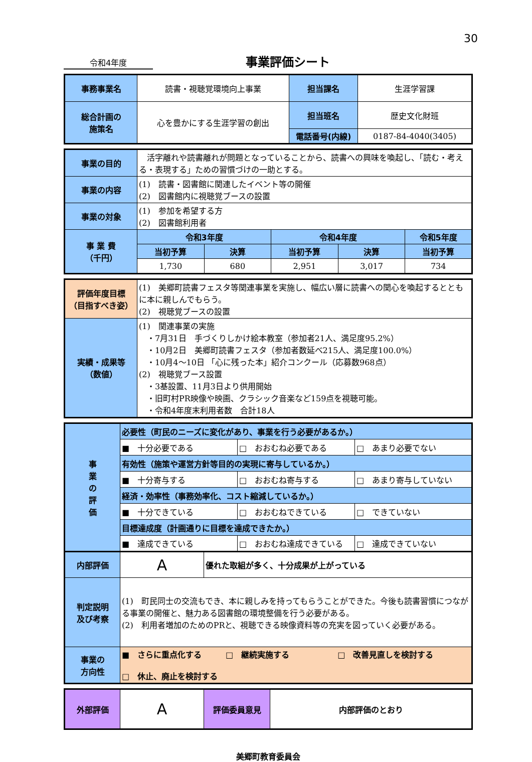30
令和4年度
事業評価シート
| 事務事業名 | 読書・視聴覚環境向上事業 | 担当課名 | 生涯学習課 |
| 総合計画の 施策名 | 心を豊かにする生涯学習の創出 | 担当班名 | 歴史文化財班 |
| | | 電話番号(内線) | 0187-84-4040(3405) |
| 事業の目的 | 活字離れや読書離れが問題となっていることから、読書への興味を喚起し、「読む・考える・表現する」ための習慣づけの一助とする。 | | | | |
| 事業の内容 | (1) 読書・図書館に関連したイベント等の開催 (2) 図書館内に視聴覚ブースの設置 | | | | |
| 事業の対象 | (1) 参加を希望する方 (2) 図書館利用者 | | | | |
| 事 業 費 （千円） | 令和3年度 | | 令和4年度 | | 令和5年度 |
| | 当初予算 | 決算 | 当初予算 | 決算 | 当初予算 |
| | 1,730 | 680 | 2,951 | 3,017 | 734 |
| 評価年度目標 （目指すべき姿） | (1) 美郷町読書フェスタ等関連事業を実施し、幅広い層に読書への関心を喚起するとともに本に親しんでもらう。 (2) 視聴覚ブースの設置 |
| 実績・成果等 （数値） | (1) 関連事業の実施 ・7月31日 手づくりしかけ絵本教室（参加者21人、満足度95.2%） ・10月2日 美郷町読書フェスタ（参加者数延べ215人、満足度100.0%） ・10月4～10日 「心に残った本」紹介コンクール（応募数968点） (2) 視聴覚ブース設置 ・3基設置、11月3日より供用開始 ・旧町村PR映像や映画、クラシック音楽など159点を視聴可能。 ・令和4年度末利用者数 合計18人 |
| 事 業 の 評 価 | 必要性（町民のニーズに変化があり、事業を行う必要があるか。） | | |
| | ■ 十分必要である | □ おおむね必要である | □ あまり必要でない |
| | 有効性（施策や運営方針等目的の実現に寄与しているか。） | | |
| | ■ 十分寄与する | □ おおむね寄与する | □ あまり寄与していない |
| | 経済・効率性（事務効率化、コスト縮減しているか。） | | |
| | ■ 十分できている | □ おおむねできている | □ できていない |
| | 目標達成度（計画通りに目標を達成できたか。） | | |
| | ■ 達成できている | □ おおむね達成できている | □ 達成できていない |
| 内部評価 | A | 優れた取組が多く、十分成果が上がっている |
| 判定説明 及び考察 | (1) 町民同士の交流もでき、本に親しみを持ってもらうことができた。今後も読書習慣につながる事業の開催と、魅力ある図書館の環境整備を行う必要がある。 (2) 利用者増加のためのPRと、視聴できる映像資料等の充実を図っていく必要がある。 | |
| 事業の 方向性 | ■ さらに重点化する □ 継続実施する □ 改善見直しを検討する □ 休止、廃止を検討する | |
| 外部評価 | A | 評価委員意見 | 内部評価のとおり |
美郷町教育委員会